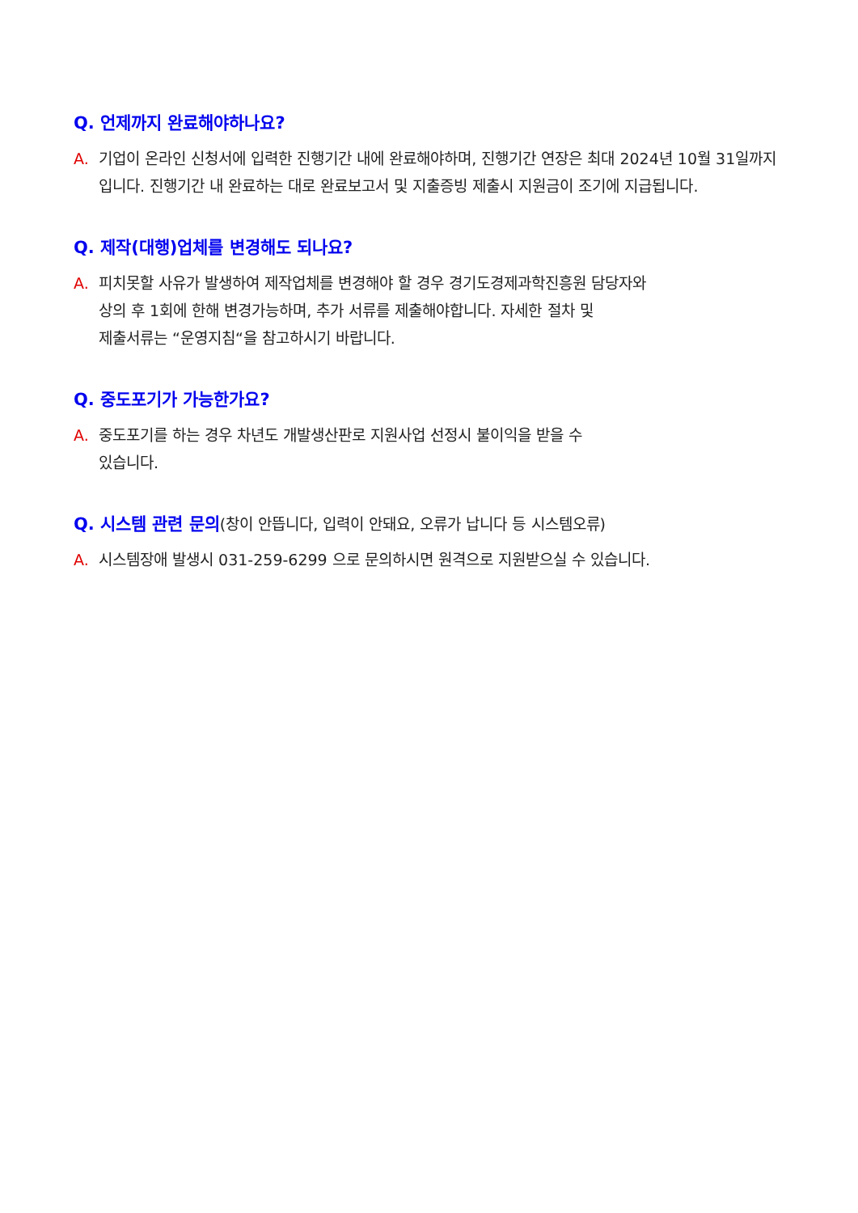Q. 언제까지 완료해야하나요?
A. 기업이 온라인 신청서에 입력한 진행기간 내에 완료해야하며, 진행기간 연장은 최대 2024년 10월 31일까지입니다. 진행기간 내 완료하는 대로 완료보고서 및 지출증빙 제출시 지원금이 조기에 지급됩니다.
Q. 제작(대행)업체를 변경해도 되나요?
A. 피치못할 사유가 발생하여 제작업체를 변경해야 할 경우 경기도경제과학진흥원 담당자와
상의 후 1회에 한해 변경가능하며, 추가 서류를 제출해야합니다. 자세한 절차 및
제출서류는 “운영지침“을 참고하시기 바랍니다.
Q. 중도포기가 가능한가요?
A. 중도포기를 하는 경우 차년도 개발생산판로 지원사업 선정시 불이익을 받을 수
있습니다.
Q. 시스템 관련 문의(창이 안뜹니다, 입력이 안돼요, 오류가 납니다 등 시스템오류)
A. 시스템장애 발생시 031-259-6299 으로 문의하시면 원격으로 지원받으실 수 있습니다.